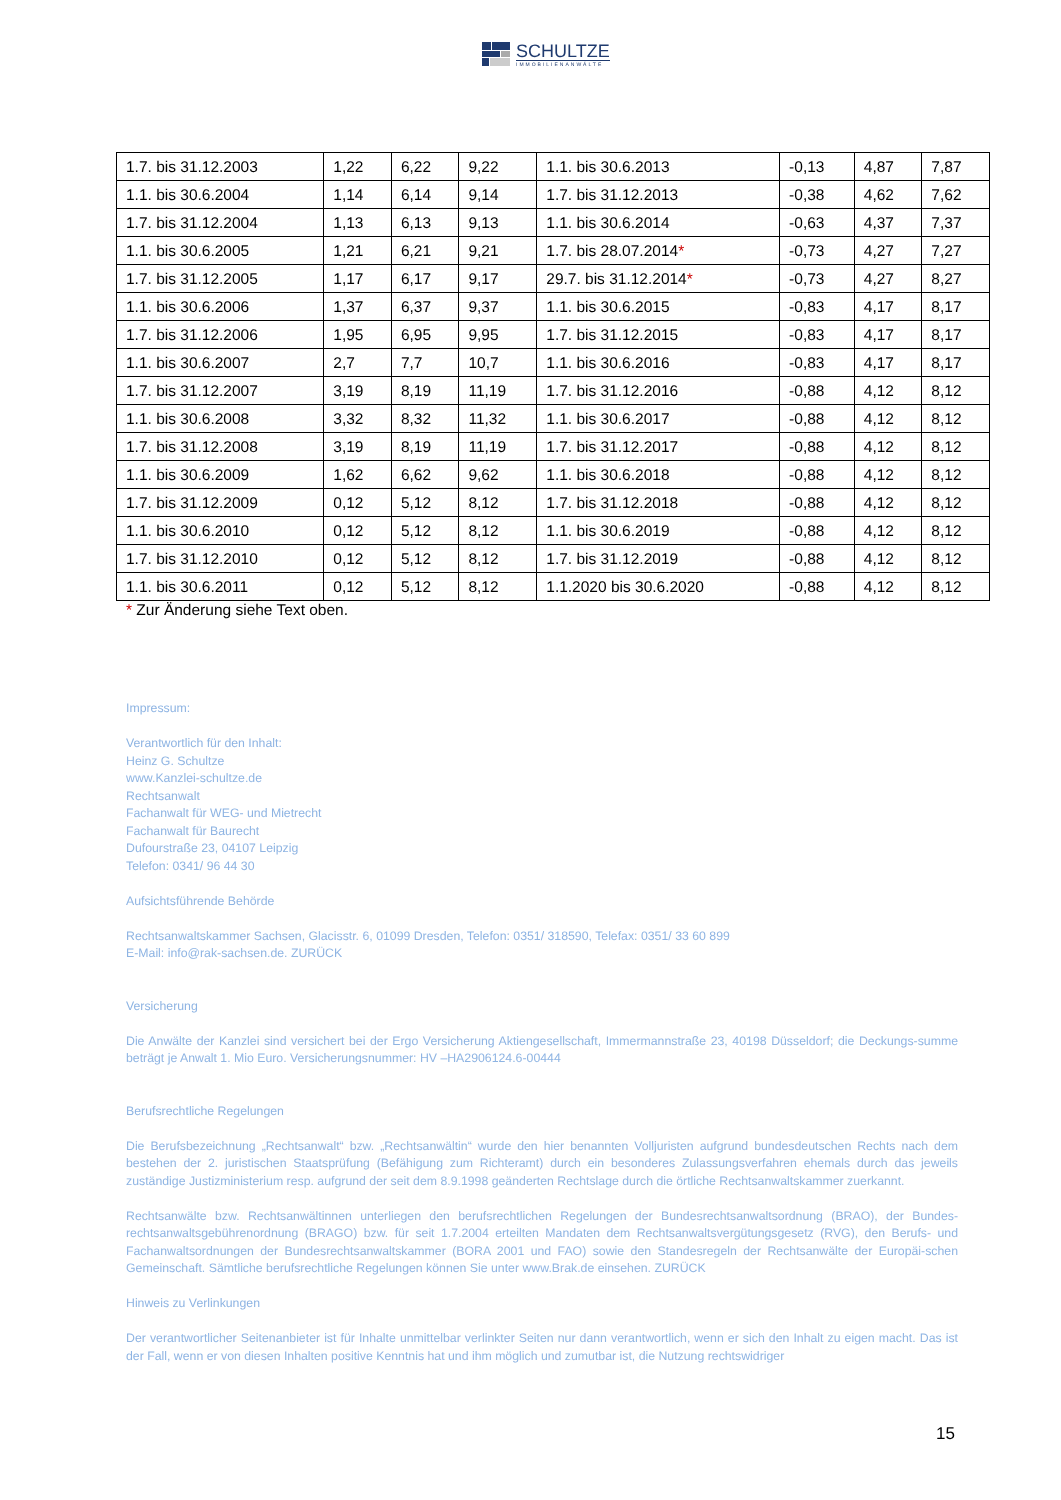SCHULTZE
IMMOBILIENANWÄLTE
| 1.7. bis 31.12.2003 | 1,22 | 6,22 | 9,22 | 1.1. bis 30.6.2013 | -0,13 | 4,87 | 7,87 |
| 1.1. bis 30.6.2004 | 1,14 | 6,14 | 9,14 | 1.7. bis 31.12.2013 | -0,38 | 4,62 | 7,62 |
| 1.7. bis 31.12.2004 | 1,13 | 6,13 | 9,13 | 1.1. bis 30.6.2014 | -0,63 | 4,37 | 7,37 |
| 1.1. bis 30.6.2005 | 1,21 | 6,21 | 9,21 | 1.7. bis 28.07.2014 * | -0,73 | 4,27 | 7,27 |
| 1.7. bis 31.12.2005 | 1,17 | 6,17 | 9,17 | 29.7. bis 31.12.2014 * | -0,73 | 4,27 | 8,27 |
| 1.1. bis 30.6.2006 | 1,37 | 6,37 | 9,37 | 1.1. bis 30.6.2015 | -0,83 | 4,17 | 8,17 |
| 1.7. bis 31.12.2006 | 1,95 | 6,95 | 9,95 | 1.7. bis 31.12.2015 | -0,83 | 4,17 | 8,17 |
| 1.1. bis 30.6.2007 | 2,7 | 7,7 | 10,7 | 1.1. bis 30.6.2016 | -0,83 | 4,17 | 8,17 |
| 1.7. bis 31.12.2007 | 3,19 | 8,19 | 11,19 | 1.7. bis 31.12.2016 | -0,88 | 4,12 | 8,12 |
| 1.1. bis 30.6.2008 | 3,32 | 8,32 | 11,32 | 1.1. bis 30.6.2017 | -0,88 | 4,12 | 8,12 |
| 1.7. bis 31.12.2008 | 3,19 | 8,19 | 11,19 | 1.7. bis 31.12.2017 | -0,88 | 4,12 | 8,12 |
| 1.1. bis 30.6.2009 | 1,62 | 6,62 | 9,62 | 1.1. bis 30.6.2018 | -0,88 | 4,12 | 8,12 |
| 1.7. bis 31.12.2009 | 0,12 | 5,12 | 8,12 | 1.7. bis 31.12.2018 | -0,88 | 4,12 | 8,12 |
| 1.1. bis 30.6.2010 | 0,12 | 5,12 | 8,12 | 1.1. bis 30.6.2019 | -0,88 | 4,12 | 8,12 |
| 1.7. bis 31.12.2010 | 0,12 | 5,12 | 8,12 | 1.7. bis 31.12.2019 | -0,88 | 4,12 | 8,12 |
| 1.1. bis 30.6.2011 | 0,12 | 5,12 | 8,12 | 1.1.2020 bis 30.6.2020 | -0,88 | 4,12 | 8,12 |
* Zur Änderung siehe Text oben.
Impressum:
Verantwortlich für den Inhalt:
Heinz G. Schultze
www.Kanzlei-schultze.de
Rechtsanwalt
Fachanwalt für WEG- und Mietrecht
Fachanwalt für Baurecht
Dufourstraße 23, 04107 Leipzig
Telefon: 0341/ 96 44 30
Aufsichtsführende Behörde
Rechtsanwaltskammer Sachsen, Glacisstr. 6, 01099 Dresden, Telefon: 0351/ 318590, Telefax: 0351/ 33 60 899
E-Mail: info@rak-sachsen.de. ZURÜCK
Versicherung
Die Anwälte der Kanzlei sind versichert bei der Ergo Versicherung Aktiengesellschaft, Immermannstraße 23, 40198 Düsseldorf; die Deckungs-summe beträgt je Anwalt 1. Mio Euro. Versicherungsnummer: HV –HA2906124.6-00444
Berufsrechtliche Regelungen
Die Berufsbezeichnung „Rechtsanwalt“ bzw. „Rechtsanwältin“ wurde den hier benannten Volljuristen aufgrund bundesdeutschen Rechts nach dem bestehen der 2. juristischen Staatsprüfung (Befähigung zum Richteramt) durch ein besonderes Zulassungsverfahren ehemals durch das jeweils zuständige Justizministerium resp. aufgrund der seit dem 8.9.1998 geänderten Rechtslage durch die örtliche Rechtsanwaltskammer zuerkannt.
Rechtsanwälte bzw. Rechtsanwältinnen unterliegen den berufsrechtlichen Regelungen der Bundesrechtsanwaltsordnung (BRAO), der Bundes-rechtsanwaltsgebührenordnung (BRAGO) bzw. für seit 1.7.2004 erteilten Mandaten dem Rechtsanwaltsvergütungsgesetz (RVG), den Berufs- und Fachanwaltsordnungen der Bundesrechtsanwaltskammer (BORA 2001 und FAO) sowie den Standesregeln der Rechtsanwälte der Europäi-schen Gemeinschaft. Sämtliche berufsrechtliche Regelungen können Sie unter www.Brak.de einsehen. ZURÜCK
Hinweis zu Verlinkungen
Der verantwortlicher Seitenanbieter ist für Inhalte unmittelbar verlinkter Seiten nur dann verantwortlich, wenn er sich den Inhalt zu eigen macht. Das ist der Fall, wenn er von diesen Inhalten positive Kenntnis hat und ihm möglich und zumutbar ist, die Nutzung rechtswidriger
15